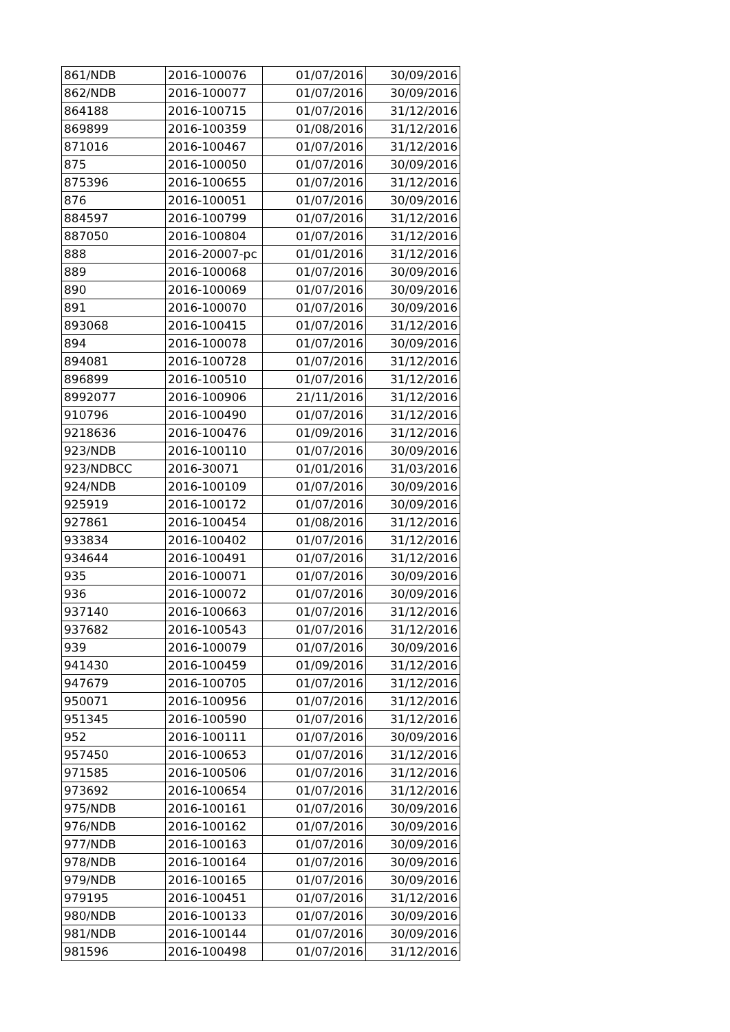| 861/NDB | 2016-100076 | 01/07/2016 | 30/09/2016 |
| 862/NDB | 2016-100077 | 01/07/2016 | 30/09/2016 |
| 864188 | 2016-100715 | 01/07/2016 | 31/12/2016 |
| 869899 | 2016-100359 | 01/08/2016 | 31/12/2016 |
| 871016 | 2016-100467 | 01/07/2016 | 31/12/2016 |
| 875 | 2016-100050 | 01/07/2016 | 30/09/2016 |
| 875396 | 2016-100655 | 01/07/2016 | 31/12/2016 |
| 876 | 2016-100051 | 01/07/2016 | 30/09/2016 |
| 884597 | 2016-100799 | 01/07/2016 | 31/12/2016 |
| 887050 | 2016-100804 | 01/07/2016 | 31/12/2016 |
| 888 | 2016-20007-pc | 01/01/2016 | 31/12/2016 |
| 889 | 2016-100068 | 01/07/2016 | 30/09/2016 |
| 890 | 2016-100069 | 01/07/2016 | 30/09/2016 |
| 891 | 2016-100070 | 01/07/2016 | 30/09/2016 |
| 893068 | 2016-100415 | 01/07/2016 | 31/12/2016 |
| 894 | 2016-100078 | 01/07/2016 | 30/09/2016 |
| 894081 | 2016-100728 | 01/07/2016 | 31/12/2016 |
| 896899 | 2016-100510 | 01/07/2016 | 31/12/2016 |
| 8992077 | 2016-100906 | 21/11/2016 | 31/12/2016 |
| 910796 | 2016-100490 | 01/07/2016 | 31/12/2016 |
| 9218636 | 2016-100476 | 01/09/2016 | 31/12/2016 |
| 923/NDB | 2016-100110 | 01/07/2016 | 30/09/2016 |
| 923/NDBCC | 2016-30071 | 01/01/2016 | 31/03/2016 |
| 924/NDB | 2016-100109 | 01/07/2016 | 30/09/2016 |
| 925919 | 2016-100172 | 01/07/2016 | 30/09/2016 |
| 927861 | 2016-100454 | 01/08/2016 | 31/12/2016 |
| 933834 | 2016-100402 | 01/07/2016 | 31/12/2016 |
| 934644 | 2016-100491 | 01/07/2016 | 31/12/2016 |
| 935 | 2016-100071 | 01/07/2016 | 30/09/2016 |
| 936 | 2016-100072 | 01/07/2016 | 30/09/2016 |
| 937140 | 2016-100663 | 01/07/2016 | 31/12/2016 |
| 937682 | 2016-100543 | 01/07/2016 | 31/12/2016 |
| 939 | 2016-100079 | 01/07/2016 | 30/09/2016 |
| 941430 | 2016-100459 | 01/09/2016 | 31/12/2016 |
| 947679 | 2016-100705 | 01/07/2016 | 31/12/2016 |
| 950071 | 2016-100956 | 01/07/2016 | 31/12/2016 |
| 951345 | 2016-100590 | 01/07/2016 | 31/12/2016 |
| 952 | 2016-100111 | 01/07/2016 | 30/09/2016 |
| 957450 | 2016-100653 | 01/07/2016 | 31/12/2016 |
| 971585 | 2016-100506 | 01/07/2016 | 31/12/2016 |
| 973692 | 2016-100654 | 01/07/2016 | 31/12/2016 |
| 975/NDB | 2016-100161 | 01/07/2016 | 30/09/2016 |
| 976/NDB | 2016-100162 | 01/07/2016 | 30/09/2016 |
| 977/NDB | 2016-100163 | 01/07/2016 | 30/09/2016 |
| 978/NDB | 2016-100164 | 01/07/2016 | 30/09/2016 |
| 979/NDB | 2016-100165 | 01/07/2016 | 30/09/2016 |
| 979195 | 2016-100451 | 01/07/2016 | 31/12/2016 |
| 980/NDB | 2016-100133 | 01/07/2016 | 30/09/2016 |
| 981/NDB | 2016-100144 | 01/07/2016 | 30/09/2016 |
| 981596 | 2016-100498 | 01/07/2016 | 31/12/2016 |